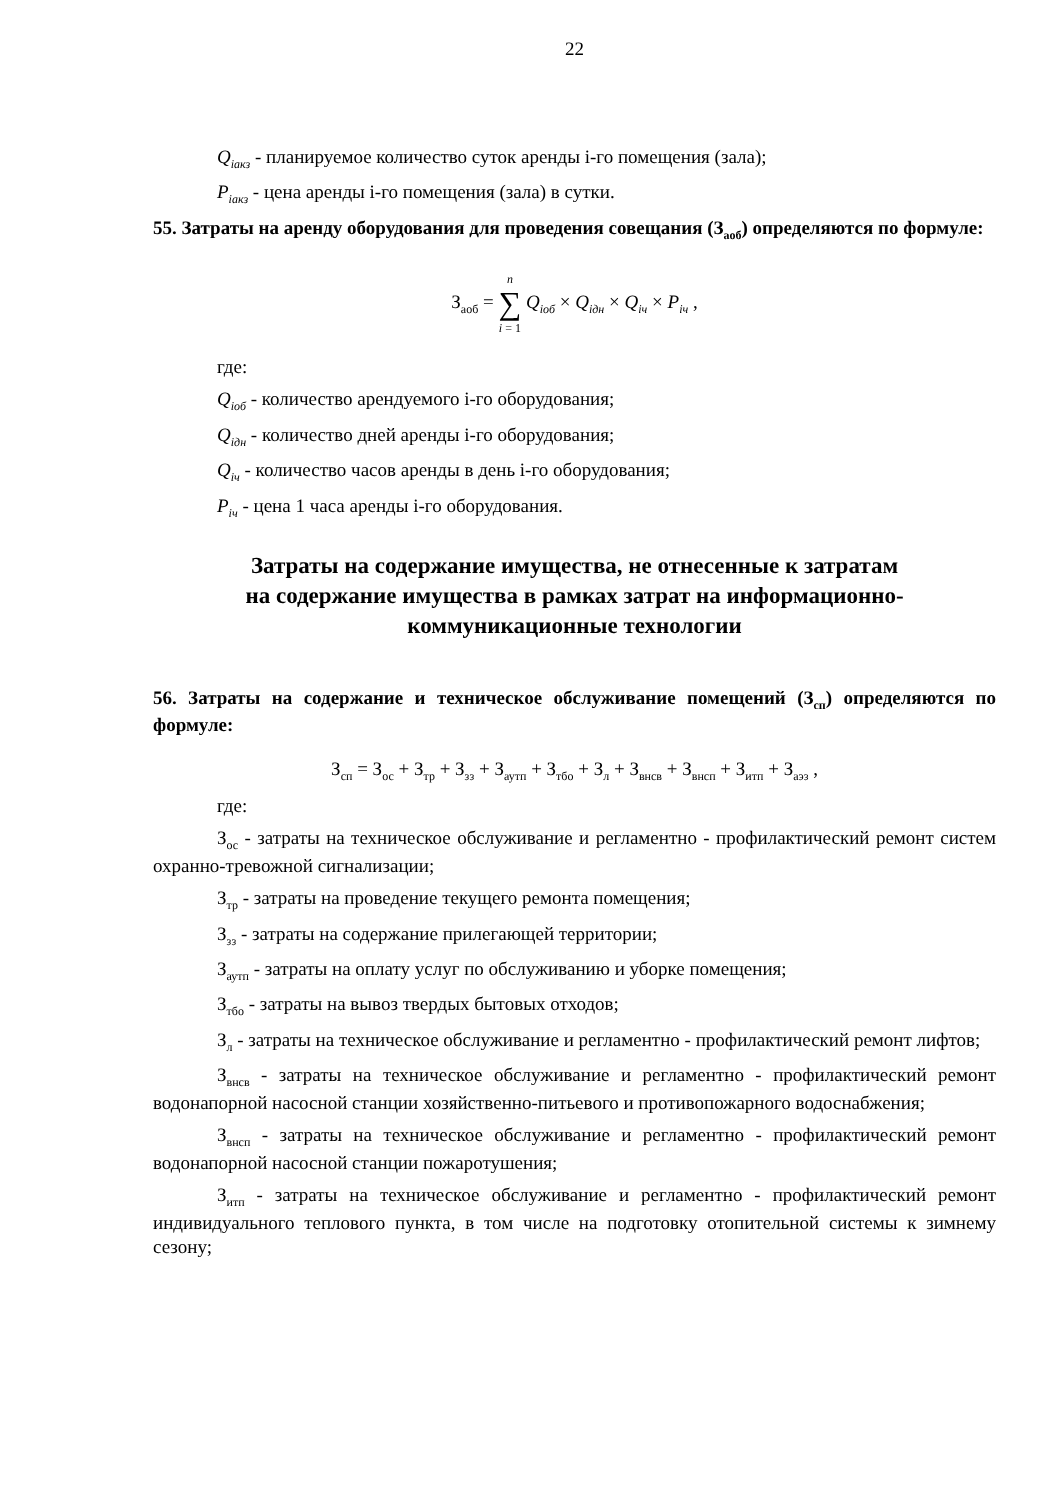22
Q<sub>iакз</sub> - планируемое количество суток аренды i-го помещения (зала);
P<sub>iакз</sub> - цена аренды i-го помещения (зала) в сутки.
55. Затраты на аренду оборудования для проведения совещания (З<sub>аоб</sub>) определяются по формуле:
З<sub>аоб</sub> = n ∑ i = 1 Q<sub>iоб</sub> × Q<sub>iдн</sub> × Q<sub>iч</sub> × P<sub>iч</sub> ,
где:
Q<sub>iоб</sub> - количество арендуемого i-го оборудования;
Q<sub>iдн</sub> - количество дней аренды i-го оборудования;
Q<sub>iч</sub> - количество часов аренды в день i-го оборудования;
P<sub>iч</sub> - цена 1 часа аренды i-го оборудования.
Затраты на содержание имущества, не отнесенные к затратам
на содержание имущества в рамках затрат на информационно-
коммуникационные технологии
56. Затраты на содержание и техническое обслуживание помещений (З<sub>сп</sub>) определяются по формуле:
З<sub>сп</sub> = З<sub>ос</sub> + З<sub>тр</sub> + З<sub>зз</sub> + З<sub>аутп</sub> + З<sub>тбо</sub> + З<sub>л</sub> + З<sub>внсв</sub> + З<sub>внсп</sub> + З<sub>итп</sub> + З<sub>аэз</sub> ,
где:
З<sub>ос</sub> - затраты на техническое обслуживание и регламентно - профилактический ремонт систем охранно-тревожной сигнализации;
З<sub>тр</sub> - затраты на проведение текущего ремонта помещения;
З<sub>зз</sub> - затраты на содержание прилегающей территории;
З<sub>аутп</sub> - затраты на оплату услуг по обслуживанию и уборке помещения;
З<sub>тбо</sub> - затраты на вывоз твердых бытовых отходов;
З<sub>л</sub> - затраты на техническое обслуживание и регламентно - профилактический ремонт лифтов;
З<sub>внсв</sub> - затраты на техническое обслуживание и регламентно - профилактический ремонт водонапорной насосной станции хозяйственно-питьевого и противопожарного водоснабжения;
З<sub>внсп</sub> - затраты на техническое обслуживание и регламентно - профилактический ремонт водонапорной насосной станции пожаротушения;
З<sub>итп</sub> - затраты на техническое обслуживание и регламентно - профилактический ремонт индивидуального теплового пункта, в том числе на подготовку отопительной системы к зимнему сезону;